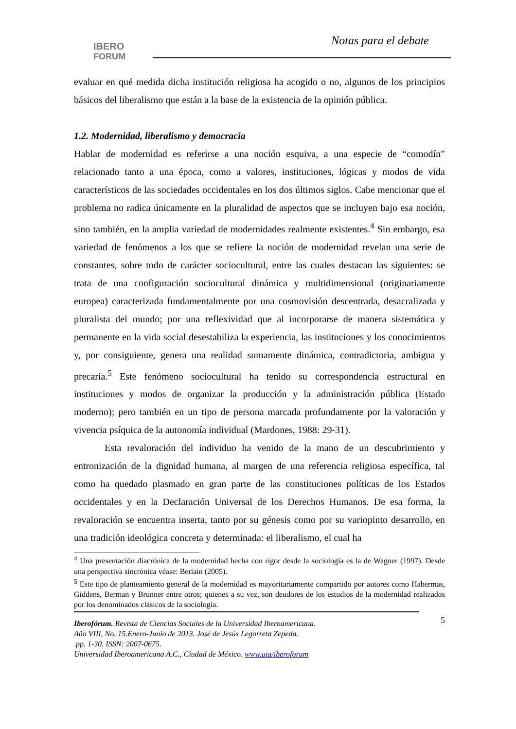IBERO
FORUM
Notas para el debate
evaluar en qué medida dicha institución religiosa ha acogido o no, algunos de los principios básicos del liberalismo que están a la base de la existencia de la opinión pública.
1.2. Modernidad, liberalismo y democracia
Hablar de modernidad es referirse a una noción esquiva, a una especie de “comodín” relacionado tanto a una época, como a valores, instituciones, lógicas y modos de vida característicos de las sociedades occidentales en los dos últimos siglos. Cabe mencionar que el problema no radica únicamente en la pluralidad de aspectos que se incluyen bajo esa noción, sino también, en la amplia variedad de modernidades realmente existentes.<sup>4</sup> Sin embargo, esa variedad de fenómenos a los que se refiere la noción de modernidad revelan una serie de constantes, sobre todo de carácter sociocultural, entre las cuales destacan las siguientes: se trata de una configuración sociocultural dinámica y multidimensional (originariamente europea) caracterizada fundamentalmente por una cosmovisión descentrada, desacralizada y pluralista del mundo; por una reflexividad que al incorporarse de manera sistemática y permanente en la vida social desestabiliza la experiencia, las instituciones y los conocimientos y, por consiguiente, genera una realidad sumamente dinámica, contradictoria, ambigua y precaria.<sup>5</sup> Este fenómeno sociocultural ha tenido su correspondencia estructural en instituciones y modos de organizar la producción y la administración pública (Estado moderno); pero también en un tipo de persona marcada profundamente por la valoración y vivencia psíquica de la autonomía individual (Mardones, 1988: 29-31).
Esta revaloración del individuo ha venido de la mano de un descubrimiento y entronización de la dignidad humana, al margen de una referencia religiosa específica, tal como ha quedado plasmado en gran parte de las constituciones políticas de los Estados occidentales y en la Declaración Universal de los Derechos Humanos. De esa forma, la revaloración se encuentra inserta, tanto por su génesis como por su variopinto desarrollo, en una tradición ideológica concreta y determinada: el liberalismo, el cual ha
<sup>4</sup> Una presentación diacrónica de la modernidad hecha con rigor desde la sociología es la de Wagner (1997). Desde una perspectiva sincrónica véase: Beriain (2005).
<sup>5</sup> Este tipo de planteamiento general de la modernidad es mayoritariamente compartido por autores como Habermas, Giddens, Berman y Brunner entre otros; quienes a su vez, son deudores de los estudios de la modernidad realizados por los denominados clásicos de la sociología.
5
Iberofórum. Revista de Ciencias Sociales de la Universidad Iberoamericana.
Año VIII, No. 15.Enero-Junio de 2013. José de Jesús Legorreta Zepeda.
pp. 1-30. ISSN: 2007-0675.
Universidad Iberoamericana A.C., Ciudad de México. www.uia/iberoforum